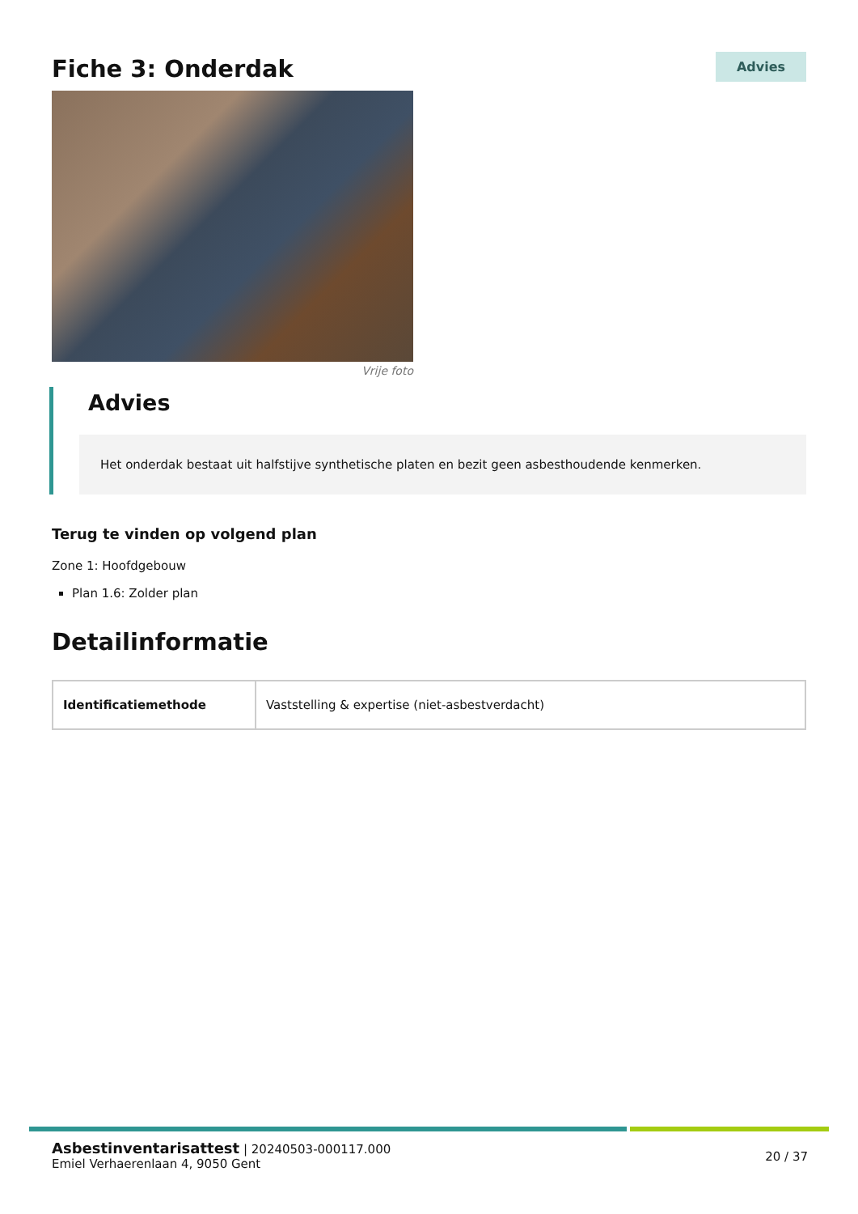Fiche 3: Onderdak
Advies
Vrije foto
Advies
Het onderdak bestaat uit halfstijve synthetische platen en bezit geen asbesthoudende kenmerken.
Terug te vinden op volgend plan
Zone 1: Hoofdgebouw
Plan 1.6: Zolder plan
Detailinformatie
| Identificatiemethode | Vaststelling & expertise (niet-asbestverdacht) |
Asbestinventarisattest | 20240503-000117.000
Emiel Verhaerenlaan 4, 9050 Gent
20 / 37